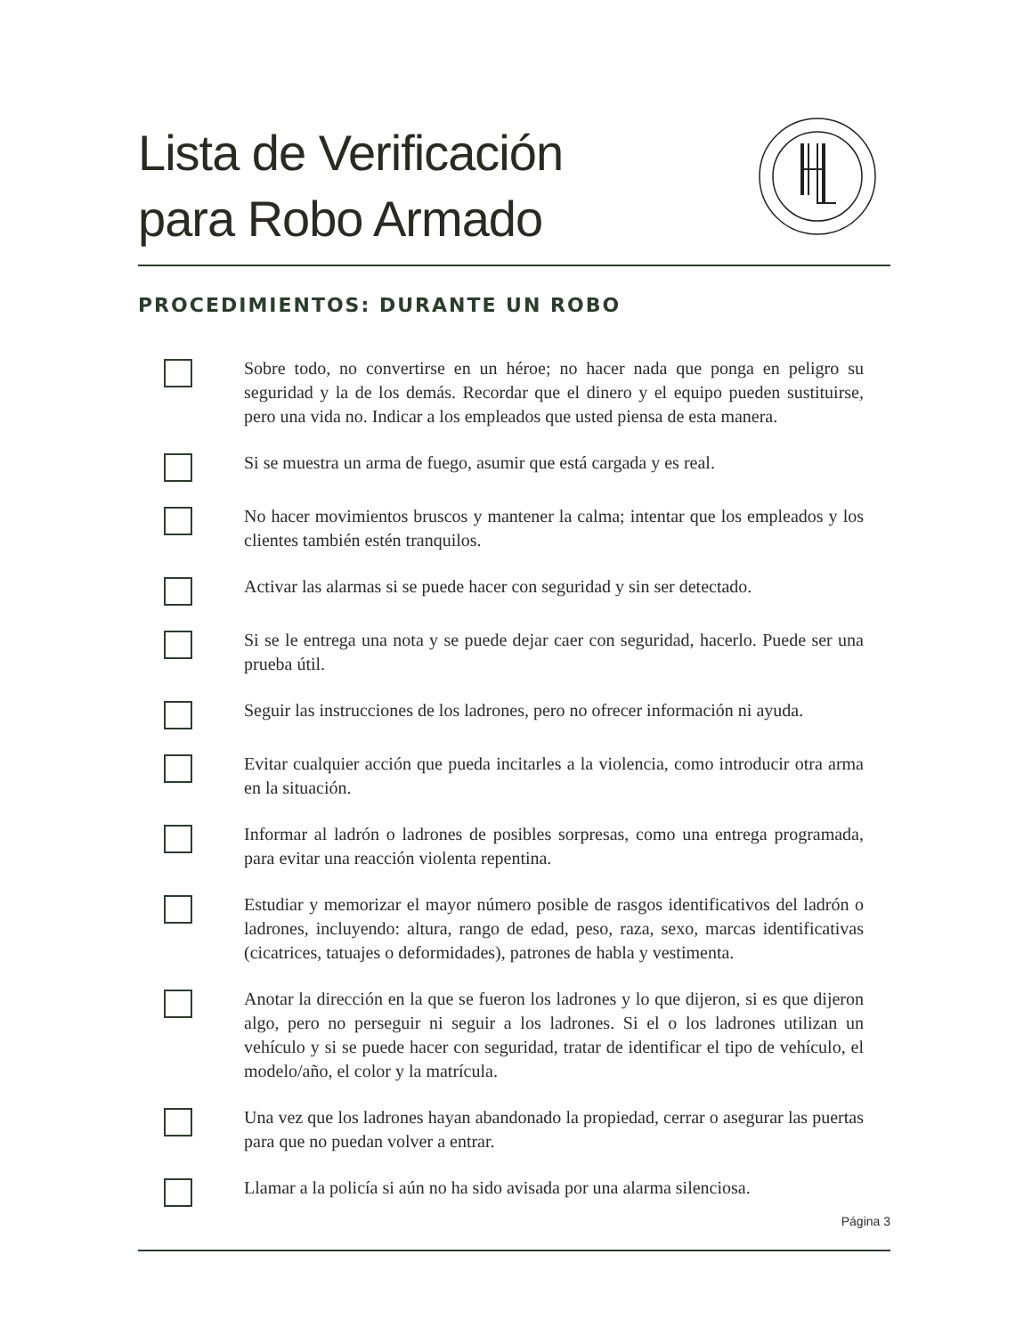Lista de Verificación
para Robo Armado
PROCEDIMIENTOS: DURANTE UN ROBO
Sobre todo, no convertirse en un héroe; no hacer nada que ponga en peligro su seguridad y la de los demás. Recordar que el dinero y el equipo pueden sustituirse, pero una vida no. Indicar a los empleados que usted piensa de esta manera.
Si se muestra un arma de fuego, asumir que está cargada y es real.
No hacer movimientos bruscos y mantener la calma; intentar que los empleados y los clientes también estén tranquilos.
Activar las alarmas si se puede hacer con seguridad y sin ser detectado.
Si se le entrega una nota y se puede dejar caer con seguridad, hacerlo. Puede ser una prueba útil.
Seguir las instrucciones de los ladrones, pero no ofrecer información ni ayuda.
Evitar cualquier acción que pueda incitarles a la violencia, como introducir otra arma en la situación.
Informar al ladrón o ladrones de posibles sorpresas, como una entrega programada, para evitar una reacción violenta repentina.
Estudiar y memorizar el mayor número posible de rasgos identificativos del ladrón o ladrones, incluyendo: altura, rango de edad, peso, raza, sexo, marcas identificativas (cicatrices, tatuajes o deformidades), patrones de habla y vestimenta.
Anotar la dirección en la que se fueron los ladrones y lo que dijeron, si es que dijeron algo, pero no perseguir ni seguir a los ladrones. Si el o los ladrones utilizan un vehículo y si se puede hacer con seguridad, tratar de identificar el tipo de vehículo, el modelo/año, el color y la matrícula.
Una vez que los ladrones hayan abandonado la propiedad, cerrar o asegurar las puertas para que no puedan volver a entrar.
Llamar a la policía si aún no ha sido avisada por una alarma silenciosa.
Página 3